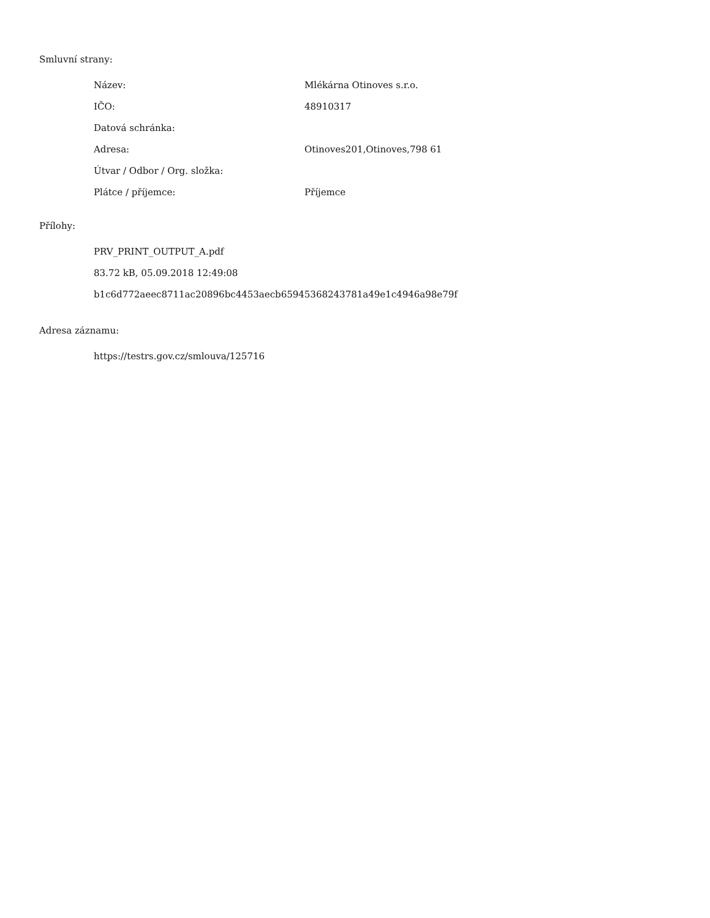Smluvní strany:
| Název: | Mlékárna Otinoves s.r.o. |
| IČO: | 48910317 |
| Datová schránka: | |
| Adresa: | Otinoves201,Otinoves,798 61 |
| Útvar / Odbor / Org. složka: | |
| Plátce / příjemce: | Příjemce |
Přílohy:
PRV_PRINT_OUTPUT_A.pdf
83.72 kB, 05.09.2018 12:49:08
b1c6d772aeec8711ac20896bc4453aecb65945368243781a49e1c4946a98e79f
Adresa záznamu:
https://testrs.gov.cz/smlouva/125716